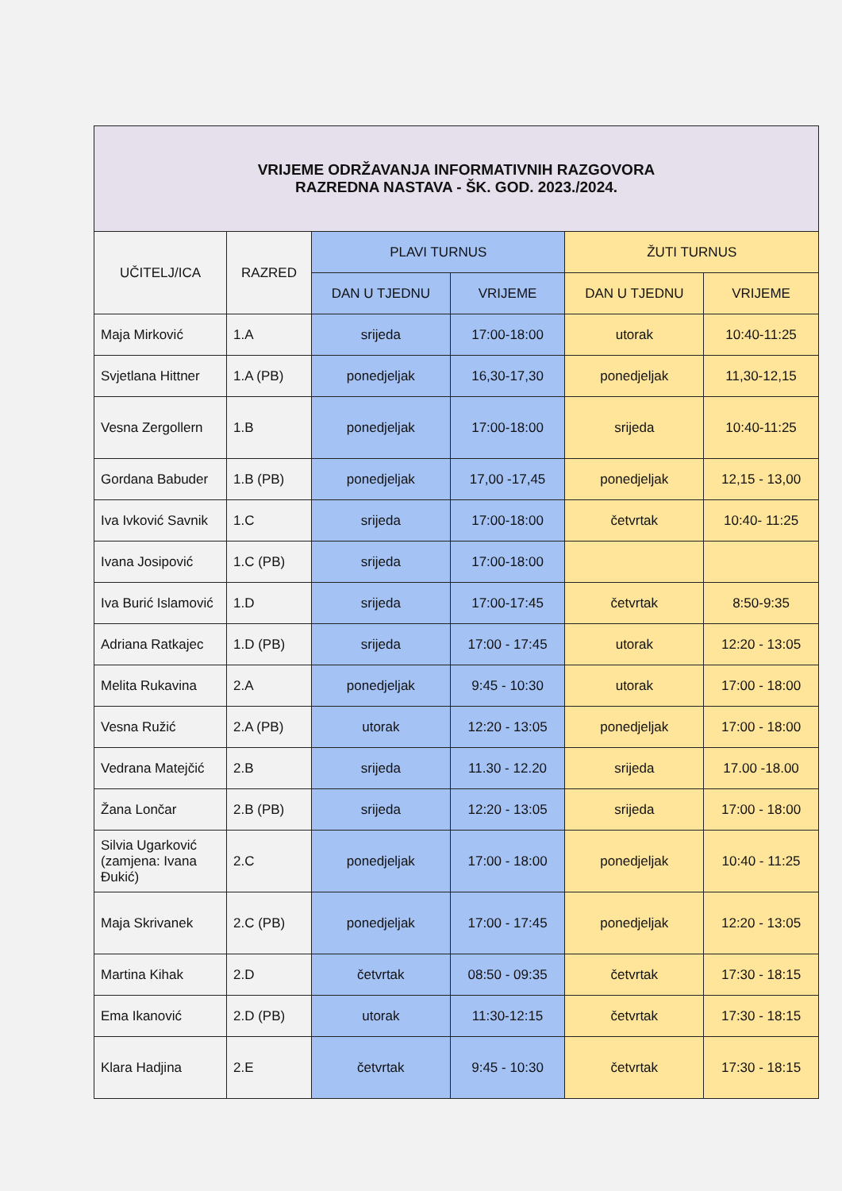| VRIJEME ODRŽAVANJA INFORMATIVNIH RAZGOVORA RAZREDNA NASTAVA - ŠK. GOD. 2023./2024. | | | | | |
| UČITELJ/ICA | RAZRED | PLAVI TURNUS | | ŽUTI TURNUS | |
| | | DAN U TJEDNU | VRIJEME | DAN U TJEDNU | VRIJEME |
| Maja Mirković | 1.A | srijeda | 17:00-18:00 | utorak | 10:40-11:25 |
| Svjetlana Hittner | 1.A (PB) | ponedjeljak | 16,30-17,30 | ponedjeljak | 11,30-12,15 |
| Vesna Zergollern | 1.B | ponedjeljak | 17:00-18:00 | srijeda | 10:40-11:25 |
| Gordana Babuder | 1.B (PB) | ponedjeljak | 17,00 -17,45 | ponedjeljak | 12,15 - 13,00 |
| Iva Ivković Savnik | 1.C | srijeda | 17:00-18:00 | četvrtak | 10:40- 11:25 |
| Ivana Josipović | 1.C (PB) | srijeda | 17:00-18:00 | | |
| Iva Burić Islamović | 1.D | srijeda | 17:00-17:45 | četvrtak | 8:50-9:35 |
| Adriana Ratkajec | 1.D (PB) | srijeda | 17:00 - 17:45 | utorak | 12:20 - 13:05 |
| Melita Rukavina | 2.A | ponedjeljak | 9:45 - 10:30 | utorak | 17:00 - 18:00 |
| Vesna Ružić | 2.A (PB) | utorak | 12:20 - 13:05 | ponedjeljak | 17:00 - 18:00 |
| Vedrana Matejčić | 2.B | srijeda | 11.30 - 12.20 | srijeda | 17.00 -18.00 |
| Žana Lončar | 2.B (PB) | srijeda | 12:20 - 13:05 | srijeda | 17:00 - 18:00 |
| Silvia Ugarković (zamjena: Ivana Đukić) | 2.C | ponedjeljak | 17:00 - 18:00 | ponedjeljak | 10:40 - 11:25 |
| Maja Skrivanek | 2.C (PB) | ponedjeljak | 17:00 - 17:45 | ponedjeljak | 12:20 - 13:05 |
| Martina Kihak | 2.D | četvrtak | 08:50 - 09:35 | četvrtak | 17:30 - 18:15 |
| Ema Ikanović | 2.D (PB) | utorak | 11:30-12:15 | četvrtak | 17:30 - 18:15 |
| Klara Hadjina | 2.E | četvrtak | 9:45 - 10:30 | četvrtak | 17:30 - 18:15 |